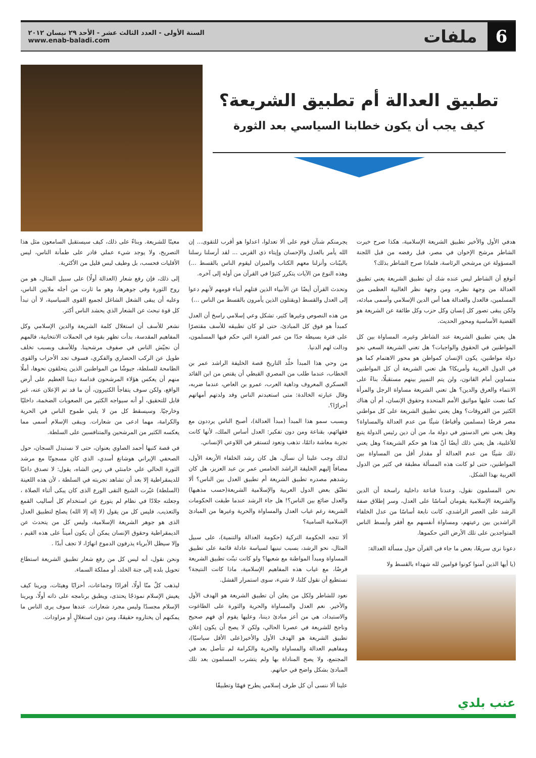6
ملفات
السنة الأولى - العدد الثالث عشر - الأحد ٢٩ نيسان ٢٠١٢
www.enab-baladi.com
تطبيق العدالة أم تطبيق الشريعة؟
كيف يجب أن يكون خطابنا السياسي بعد الثورة
هدفي الأول والأخير تطبيق الشريعة الإسلامية، هكذا صرح خيرت الشاطر مرشح الإخوان في مصر، قبل رفضه من قبل اللجنة المسؤولة عن مرشحي الرئاسة، فلماذا صرح الشاطر بذلك؟
أتوقع أن الشاطر ليس عنده شك أن تطبيق الشريعة يعني تطبيق العدالة من وجهة نظره، ومن وجهة نظر الغالبية العظمى من المسلمين، فالعدل والعدالة هما أس الدين الإسلامي وأسمى مبادئه، ولكن يبقى تصور كل إنسان وكل حزب وكل طائفة عن الشريعة هو القضية الأساسية ومحور الحديث.
هل يعني تطبيق الشريعة عند الشاطر وغيره، المساواة بين كل المواطنين في الحقوق والواجبات؟ هل تعني الشريعة السعي نحو دولة مواطنين، يكون الإنسان كمواطن هو محور الاهتمام كما هو في الدول الغربية وأمريكا؟ هل تعني الشريعة أن كل المواطنين متساوين أمام القانون، ولن يتم التمييز بينهم مستقبلًا، بناءً على الانتماء والعرق والدين؟ هل تعني الشريعة مساواة الرجل والمرأة كما نصت عليها مواثيق الأمم المتحدة وحقوق الإنسان، أم أن هناك الكثير من الفروقات؟ وهل يعني تطبيق الشريعة على كل مواطني مصر فرضًا (مسلمين وأقباط) شيئًا من عدم العدالة والمساواة؟ وهل يعني نص الدستور في دولة ما، من أن دين رئيس الدولة يتبع للأغلبية، هل يعني ذلك أيضًا أنّ هذا هو حكم الشريعة؟ وهل يعني ذلك شيئًا من عدم العدالة أو مقدار أقل من المساواة بين المواطنين، حتى لو كانت هذه المسألة مطبقة في كثير من الدول الغربية بهذا الشكل.
نحن المسلمون نقول، وعندنا قناعة داخلية راسخة أن الدين والشريعة الإسلامية يقومان أساسًا على العدل، وسر إطلاق صفة الرشد على العصر الراشدي، كانت نابعة أساسًا من عدل الخلفاء الراشدين بين رعيتهم، ومساواة أنفسهم مع أفقر وأبسط الناس المتواجدين على تلك الأرض التي حكموها.
دعونا نرى سريعًا، بعض ما جاء في القرآن حول مسألة العدالة:
(يا أيها الذين آمنوا كونوا قوامين لله شهداء بالقسط ولا
يجرمنكم شنآن قوم على ألا تعدلوا، اعدلوا هو أقرب للتقوى... إن الله يأمر بالعدل والإحسان وإيتاء ذي القربى ... لقد أرسلنا رسلنا بالبيّنات وأنزلنا معهم الكتاب والميزان ليقوم الناس بالقسط ...) وهذه النوع من الآيات يتكرر كثيرًا في القرآن من أوله إلى آخره.
وتحدث القرآن أيضًا عن الأنبياء الذين قتلهم أبناء قومهم لأنهم دعوا إلى العدل والقسط (ويقتلون الذين يأمرون بالقسط من الناس ...)
من هذه النصوص وغيرها كثير، تشكل وعي إسلامي راسخ أن العدل كمبدأ هو فوق كل المبادئ، حتى لو كان تطبيقه للأسف مقتصرًا على فترة بسيطة جدًا من عمر الفترة التي حكم فيها المسلمون، ودالت لهم الدنيا.
من وحي هذا المبدأ خلّد التاريخ قصة الخليفة الراشد عمر بن الخطاب، عندما طلب من المصري القبطي أن يقتص من ابن القائد العسكري المعروف وداهية العرب، عمرو بن العاص، عندما ضربه، وقال عبارته الخالدة: متى استعبدتم الناس وقد ولدتهم أمهاتهم أحرارًا؟.
وبسبب سمو هذا المبدأ (مبدأ العدالة)، أصبح الناس يرددون مع فقهائهم، بقناعة ومن دون تفكير: العدل أساس الملك، لأنها كانت تجربة معاشة دائمًا، تذهب وتعود لتستقر في اللاوعي الإنساني.
لذلك وجب علينا أن نسأل، هل كان رشد الخلفاء الأربعة الأول، مضافاً إليهم الخليفة الراشد الخامس عمر بن عبد العزيز، هل كان رشدهم مصدره تطبيق الشريعة أم تطبيق العدل بين الناس؟ ألا تطبّق بعض الدول العربية والإسلامية الشريعة(حسب مذهبها) والعدل ضائع بين الناس؟! هل جاء الرشد عندما طبقت الحكومات الشريعة رغم غياب العدل والمساواة والحرية وغيرها من المبادئ الإسلامية السامية؟
ألا تتجه الحكومة التركية (حكومة العدالة والتنمية)، على سبيل المثال، نحو الرشد، بسبب تبنيها لسياسة عادلة قائمة على تطبيق المساواة ومبدأ المواطنة مع شعبها؟ ولو كانت تبنّت تطبيق الشريعة فرضًا، مع غياب هذه المفاهيم الإسلامية، ماذا كانت النتيجة؟ نستطيع أن نقول كلنا، لا شيء، سوى استمرار الفشل.
نعود للشاطر ولكل من يعلن أن تطبيق الشريعة هو الهدف الأول والأخير. نعم العدل والمساواة والحرية والثورة على الطاغوت والاستبداد، هي من أعز مبادئ ديننا، وعليها يقوم أي فهم صحيح وناجح للشريعة في عصرنا الحالي، ولكن لا يصح أن يكون إعلان تطبيق الشريعة هو الهدف الأول والأخير(على الأقل سياسيًا)، ومفاهيم العدالة والمساواة والحرية والكرامة لم تتأصل بعد في المجتمع، ولا يصح المناداة بها ولم يتشرب المسلمون بعد تلك المبادئ بشكل واضح في حياتهم.
علينا ألا ننسى أن كل طرف إسلامي يطرح فهمًا وتطبيقًا
معينًا للشريعة. وبناءً على ذلك، كيف سيستقبل السامعون مثل هذا التصريح، ولا يوجد شيء عملي قادر على طمأنة الناس، ليس الأقليات فحسب، بل وطيف ليس قليل من الأكثرية.
إلى ذلك، فإن رفع شعار (العدالة أولًا) على سبيل المثال، هو من روح الثورة وفي جوهرها، وهو ما ثارت من أجله ملايين الناس، وعليه أن يبقى الشغل الشاغل لجميع القوى السياسية، لا أن تبدأ كل قوة تبحث عن الشعار الذي يحشد الناس أكثر.
نشعر للأسف أن استغلال كلمة الشريعة والدين الإسلامي وكل المفاهيم المقدسة، بدأت تظهر بقوة في الحملات الانتخابية، فالمهم أن نجيّش الناس في صفوف مرشحينا. وللأسف وبسبب تخلف طويل عن الركب الحضاري والفكري، فسوف تجد الأحزاب والقوى الطامحة للسلطة، جيوشًا من المواطنين الذين يتحلقون نحوها، أملًا منهم أن يعكس هؤلاء المرشحون قداسة ديننا العظيم على أرض الواقع، ولكن سوف يتفاجأ الكثيرون، أن ما قد تم الإعلان عنه، غير قابل للتحقيق، أو أنه سيواجه الكثير من الصعوبات الضخمة، داخليًا وخارجيًا. وسيسقط كل من لا يلبي طموح الناس في الحرية والكرامة، مهما ادعى من شعارات. ويبقى الإسلام أسمى مما يعكسه الكثير من المرشحين والمتنافسين على السلطة.
في قصة كتبها أحمد الصاوي بعنوان، حتى لا نستبدل السجان، حول الصحفي الإيراني هوشانغ أسدي، الذي كان مسجونًا مع مرشد الثورة الحالي علي خامنئي في زمن الشاه، يقول: لا تصدق داعيًا للديمقراطية إلا بعد أن تشاهد تجربته في السلطة ، لأن هذه اللعينة (السلطة) غيّرت الشيخ التقى الورع الذى كان يبكى أثناء الصلاة ، وجعلته جلادًا في نظام لم يتورع عن استخدام كل أساليب القمع والتعذيب. فليس كل من يقول (لا إله إلا الله) يصلح لتطبيق العدل الذى هو جوهر الشريعة الإسلامية، وليس كل من يتحدث عن الديمقراطية وحقوق الإنسان يمكن أن يكون أميناً على هذه القيم ، وإلا سيظل الأبرياء يذرفون الدموع انهارًا، لا تجف أبدًا .
ونحن نقول، أنه ليس كل من رفع شعار تطبيق الشريعة استطاع تحويل بلده إلى جنة الخلد، أو مملكة السماء.
ليذهب كلٌ منّا أولًا، أفرادًا وجماعات، أحزابًا وهيئات، ويرينا كيف يعيش الإسلام نموذجًا يحتذى، ويطبق برنامجه على ذاته أولًا، ويرينا الإسلام مجسدًا وليس مجرد شعارات. عندها سوف يرى الناس ما يمكنهم أن يختاروه حقيقةً، ومن دون استغلالٍ أو مزاودات.
عنب بلدي